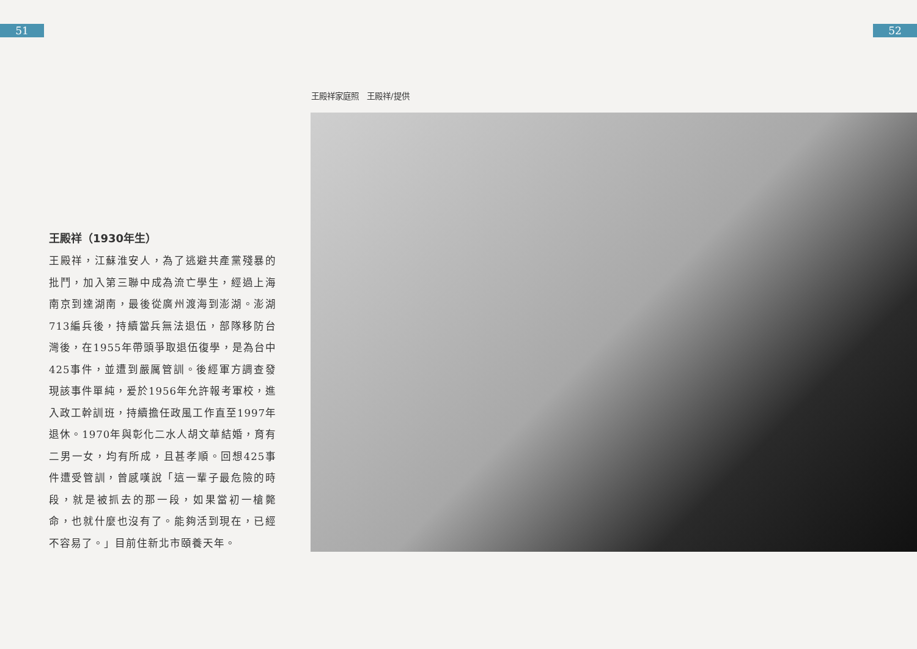51 52
王殿祥家庭照　王殿祥/提供
王殿祥（1930年生）
王殿祥，江蘇淮安人，為了逃避共產黨殘暴的批鬥，加入第三聯中成為流亡學生，經過上海南京到達湖南，最後從廣州渡海到澎湖。澎湖713編兵後，持續當兵無法退伍，部隊移防台灣後，在1955年帶頭爭取退伍復學，是為台中425事件，並遭到嚴厲管訓。後經軍方調查發現該事件單純，爰於1956年允許報考軍校，進入政工幹訓班，持續擔任政風工作直至1997年退休。1970年與彰化二水人胡文華結婚，育有二男一女，均有所成，且甚孝順。回想425事件遭受管訓，曾感嘆說「這一輩子最危險的時段，就是被抓去的那一段，如果當初一槍斃命，也就什麼也沒有了。能夠活到現在，已經不容易了。」目前住新北市頤養天年。